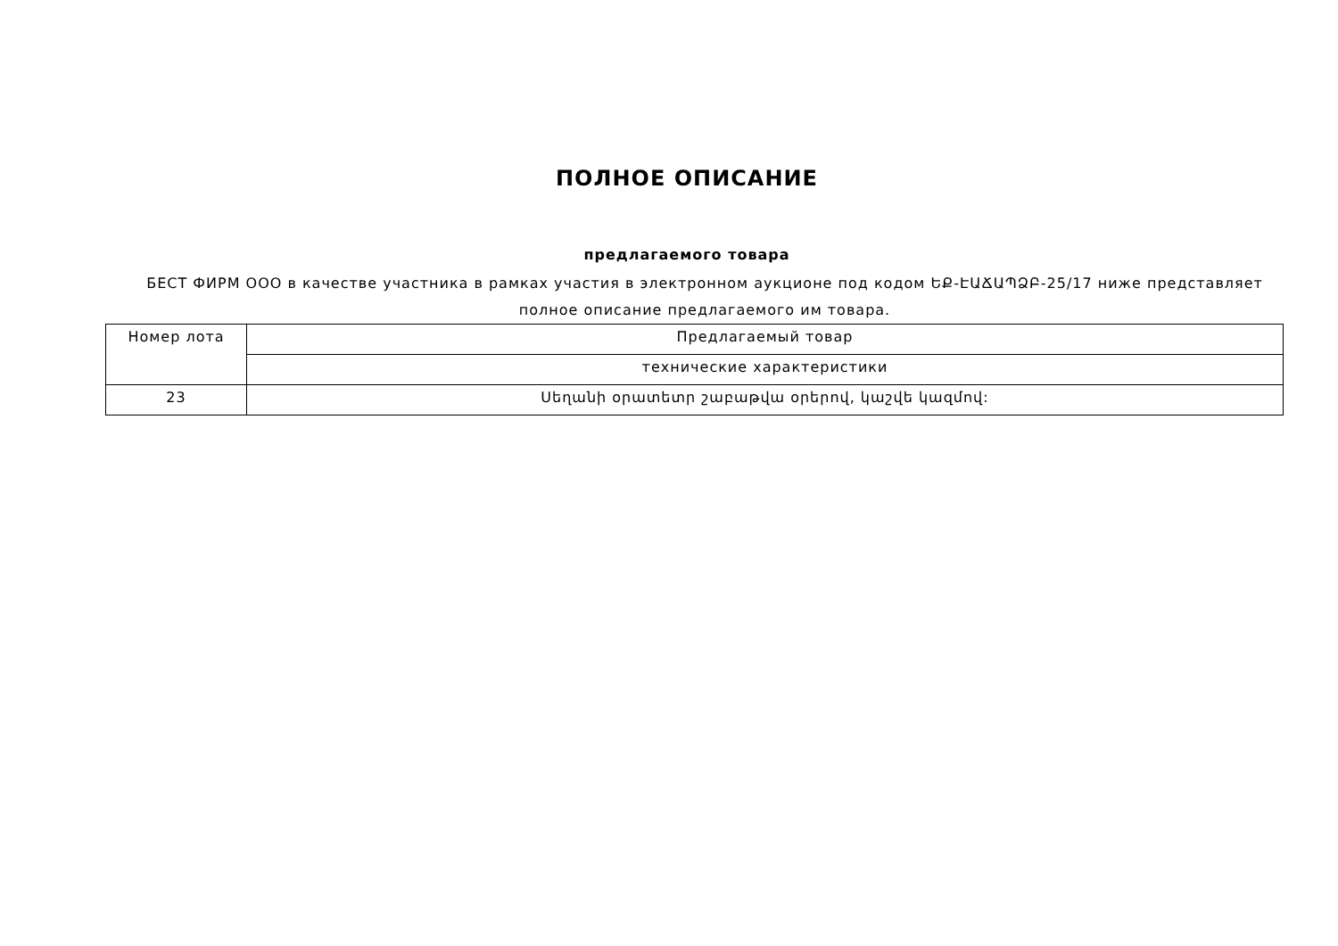ПОЛНОЕ ОПИСАНИЕ
предлагаемого товара
БЕСТ ФИРМ ООО в качестве участника в рамках участия в электронном аукционе под кодом ԵՔ-ԷԱՃԱՊՁԲ-25/17 ниже представляет полное описание предлагаемого им товара.
| Номер лота | Предлагаемый товар |
| | технические характеристики |
| 23 | Սեղանի օրատետր շաբաթվա օրերով, կաշվե կազմով: |